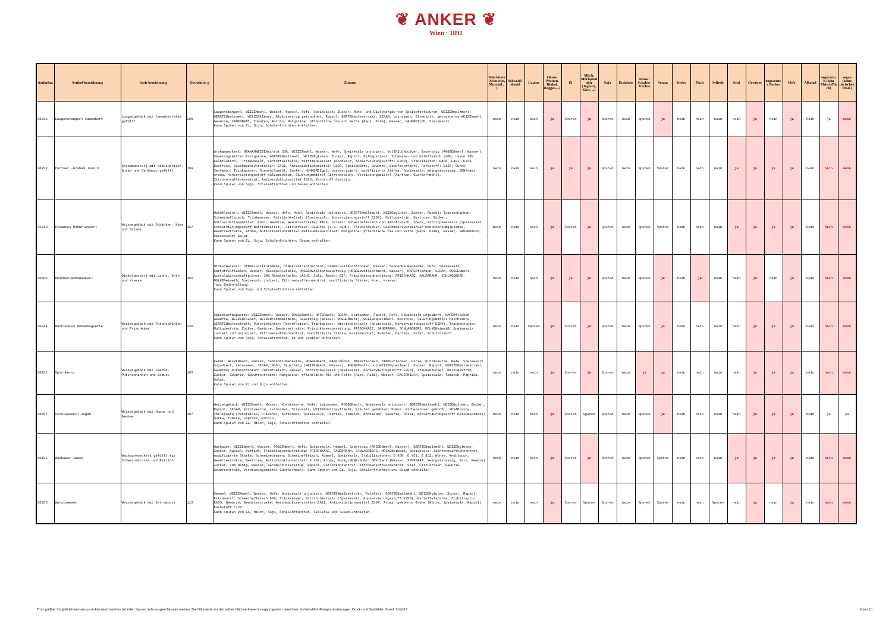❦ ANKER ❦
Wien · 1891
| Artikelnr. | Artikel-bezeichnung | Sach-bezeichnung | Gewicht in g | Zutaten | Weichtiere (Schnecke, Muschel...) | Schwefel- dioxid | Lupine | Gluten (Weizen, Dinkel, Roggen,...) | Ei | Milch, Milchprodukte (Joghurt, Käse, ...) | Soja | Erdnüsse | Nüsse / Schalen-früchte | Sesam | Krebs | Fisch | Sellerie | Senf | Gewürze | zugesetzter Zucker | Hefe | Alkohol | vegetarisch (kein Fleisch/Fisch) | vegan (keine tierischen Prod.) |
| --- | --- | --- | --- | --- | --- | --- | --- | --- | --- | --- | --- | --- | --- | --- | --- | --- | --- | --- | --- | --- | --- | --- | --- | --- |
| 50242 | Laugenstangerl Camembert | Laugengebäck mit Camembertkäse gefüllt | 209 | Laugenstangerl: WEIZENmehl, Wasser, Rapsöl, Hefe, Speisesalz, Zucker, Mono- und Diglyceride von Speisefettsäuren, WEIZENmalzmehl, GERSTENmalzmehl, WEIZENkleber, Glukosesirup getrocknet, Rapsöl, GERTENmalzextrakt; SESAM, Leinsamen, Streusalz, getoastetes WEIZENmehl, Gewürze, CAMEMBERT, Tomaten, Rucola, Margarine: pflanzliche Öle und Fette (Raps, Palm), Wasser, SAUERMILCH, Speisesalz. Kann Spuren von Ei, Soja, Schalenfrüchten enthalten. | nein | nein | nein | ja | Spuren | ja | Spuren | nein | Spuren | ja | nein | nein | nein | nein | ja | nein | ja | nein | ja | nein |
| 90252 | Pariser -Graham Jaus'n | Grahamweckerl mit Kalbspariser, Gurke und Senfmayo gefüllt | 199 | Grahamweckerl: GRAHAMWEIZENschrot 33%, WEIZENmehl, Wasser, Hefe, Speisesalz unjodiert, VollMILCHpulver, Sauerteig (ROGGENmehl, Wasser), Säuerungsmittel Essigsäure, GERSTENmalzmehl, WEIZENgluten, Zucker, Rapsöl; Kalbspariser: Schweine- und Kalbfleisch (80%, davon 38% Kalbfleisch), Trinkwasser, Kartoffelstärke, Nitritpökelsalz (Kochsalz, Konservierungsstoff: E250), Stabilisator: E450, E451, E331, Dextrose, Geschmacksverstärker: E621, Antioxidationsmittel: E300, Speisewürze, Gewürze, Gewürzextrakte, Farbstoff: E120; Gurke, Senfmayo: Trinkwasser, Sonnenblumeöl, Zucker, HÜHNEREIgelb pasteurisiert, modifizierte Stärke, Speisesalz, Weingeistessig, SENFsaat, Aroma, Konservierungsstoff Kaliumsorbat, Säuerungsmittel Citronensäure, Verdickungsmittel (Xanthan, Guarkernmehl), Zitronensaftkonzentrat, Antioxidationsmittel E385, Farbstoff Carotin. Kann Spuren von Soja, Schalenfrüchten und Sesam enthalten. | nein | nein | nein | ja | ja | ja | Spuren | nein | Spuren | Spuren | nein | nein | nein | ja | ja | ja | ja | nein | nein | nein |
| 50240 | Pikantes Mohnflesserl | Weizengebäck mit Schinken, Käse und Salami | 157 | Mohnflesserl: WEIZENmehl, Wasser, Hefe, Mohn, Speisesalz unjodiert, GERSTENmalzmehl, WEIZENgluten, Zucker, Rapsöl; Toastschinken: Schweinefleisch, Trinkwasser, Nitritpökelsalz (Speisesalz, Konservierungsstoff E250), Maltodextrin, Dextrose, Zucker, Antioxidationsmittel: E301, Gewürze, Gewürzextrakte; KÄSE, Salami: Schweinefleisch und Rindfleisch, Speck, Nitritpökelsalz (Speisesalz, Konservierungsstoff Natriumnitrit), Citrusfaser, Gewürze (u.a. SENF), Traubenzucker, Geschmacksverstärker Mononatriumglutamat; Gewürzextrakte, Aroma, Antioxidationsmittel Natriumisoascorbat; Margarine: pflanzliche Öle und Fette (Raps, Palm), Wasser, SAUERMILCH, Speisesalz; Salat. Kann Spuren von Ei, Soja, Schalenfrüchten, Sesam enthalten. | nein | nein | nein | ja | Spuren | ja | Spuren | nein | Spuren | Spuren | nein | nein | nein | ja | ja | ja | ja | nein | nein | nein |
| 90086 | Räucherlachsweckerl | Dinkelweckerl mit Lachs, Kren und Kresse | 160 | Dinkelweckerl: DINKELvollkornmehl, DINKELvollkornschrot, DINKELvollkornflocken, Wasser, Sonnenblumenkerne, Hefe, Speisesalz, Kartoffelflocken, Zucker, Maisquellstärke, ROGGENvollkornsauerteig (ROGGENvollkornmehl, Wasser), HAFERflocken, SESAM, ROGGENmehl, Acerolakirschsaftpulver; 30% Räucherlachs: LACHS, Salz, Rauch; EI*, Frischkäsezubereitung: FRISCHKÄSE, SAUERRAHM, SCHLAGOBERS, MOLKENeiweiß, Speisesalz jodiert, Zitronensaftkonzentrat, modifizierte Stärke; Kren, Kresse. *aus Bodenhaltung. Kann Spuren von Soja und Schalenfrüchten enthalten. | nein | nein | nein | ja | ja | ja | Spuren | nein | Spuren | ja | nein | ja | nein | nein | ja | nein | ja | nein | nein | nein |
| 50344 | Rustikales Putenbaguette | Weizengebäck mit Putenschinken und Frischkäse | 228 | Spitzkornbaguette: WEIZENmehl, Wasser, ROGGENmehl, HAFERmehl, SESAM, Leinsamen, Rapsöl, Hefe, Speisesalz unjodiert, HAFERflocken, Gewürze, WEIZENkleber, WEIZENröstmalzmehl, Sauerteig (Wasser, ROGGENmehl), WEIZENquellmehl, Dextrose, Säuerungsmittel Milchsäure, GERSTENmalzextrakt; Putenschinken: Putenfleisch, Trinkwasser, Nitritpökelsalz (Speisesalz, Konservierungsstoff E250), Traubenzucker, Maltodextrin, Zucker, Gewürze, Gewürzextrakte; Frischkäsezubereitung: FRISCHKÄSE, SAUERRAHM, SCHLAGOBERS, MOLKENeiweiß, Speisesalz jodiert und unjodiert, Zitronensaftkonzentrat, modifizierte Stärke, Kaliumsorbat; Tomaten, Paprika, Salat, Schnittlauch. Kann Spuren von Soja, Schalenfrüchten, Ei und Lupinen enthalten. | nein | nein | Spuren | ja | Spuren | ja | Spuren | nein | Spuren | ja | nein | nein | nein | nein | ja | ja | ja | nein | nein | nein |
| 50252 | Sportkerni | Weizengebäck mit Saaten, Putenschinken und Gemüse | 165 | Kerni: WEIZENmehl, Wasser, Sonnenblumenkerne, ROGGENmehl, HASELNÜSSE, HAFERflocken, DINKELflocken, Hirse, Kürbiskerne, Hefe, Speisesalz unjodiert, Leinsamen, SESAM, Mohn, Sauerteig (WEIZENmehl, Wasser), ROGGENmalz- und WEIZENquellmehl, Zucker, Rapsöl, GERSTENmalzextrakt, Gewürze; Putenschinken: Putenfleisch, Wasser, Nitritpökelsalz (Speisesalz, Konservierungsstoff E250), Traubenzucker, Maltodextrin, Zucker, Gewürze, Gewürzextrakte; Margarine: pflanzliche Öle und Fette (Raps, Palm), Wasser, SAUERMILCH, Speisesalz; Tomaten, Paprika, Salat. Kann Spuren von Ei und Soja enthalten. | nein | nein | nein | ja | Spuren | ja | Spuren | nein | ja | ja | nein | nein | nein | nein | ja | ja | ja | nein | nein | nein |
| 50097 | Vitalweckerl vegan | Weizengebäck mit Humus und Gemüse | 197 | Weizengebäck: WEIZENmehl, Wasser, Kürbiskerne, Hefe, Leinsamen, ROGGENmalz, Speisesalz unjodiert, GERSTENmalzmehl, WEIZENgluten, Zucker, Rapsöl, SESAM, Kürbiskerne, Leinsamen, Streusalz, WEIZENmalzquellmehl, Kräuter gemahlen; Humus: Kichererbsen gekocht, SESAMpaste, Chilipesto (Petersilie, Olivenöl, Koriander, Speisesalz, Paprika, Tomaten, Knoblauch, Gewürze, Chili, Konservierungsstoff Kaliumsorbat); Gurke, Tomate, Paprika, Rucola. Kann Spuren von Ei, Milch, Soja, Schalenfrüchten enthalten. | nein | nein | nein | ja | Spuren | Spuren | Spuren | nein | Spuren | ja | nein | nein | nein | nein | ja | ja | ja | nein | ja | ja |
| 90165 | Wachauer Jause | Wachauerweckerl gefüllt mit Schweinsbraten und Rettich | | Wachauer: WEIZENmehl, Wasser, ROGGENmehl, Hefe, Speisesalz, Kümmel, Sauerteig (ROGGENmehl, Wasser), GERSTENmalzmehl, WEIZENgluten, Zucker, Rapsöl; Rettich, Frischkäsezubereitung: FRISCHKÄSE, SAUERRAHM, SCHLAGOBERS, MOLKENeiweiß, Speisesalz, Zitronensaftkonzentrat, modifizierte Stärke; Schweinebraten: Schweinefleisch, Kümmel, Speisesalz, Stabilisatoren: E 450, E 451, E 452; Würze, Knoblauch, Gewürzextrakte, Dextrose, Antioxidationsmittel: E 301; Aroma; Honig-SENF-Soße: 50% Senf (Wasser, SENFSAAT, Weingeistessig, Salz, Gewüze) Zucker, 10% Honig, Wasser, Karamelzuckersirup, Rapsöl, Saflorkonzentrat, Zitronensaftkonzentrat, Salz, Citrusfaser, Gewürze, Gewürzextrakt, Verdickungsmittel Guarkernmehl. Kann Spuren von Ei, Soja, Schalenfrüchten und Sesam enthalten. | nein | nein | nein | ja | Spuren | ja | Spuren | nein | Spuren | Spuren | nein | nein | nein | ja | ja | ja | ja | nein | nein | nein |
| 50256 | Wurstsemmel | Weizengebäck mit Extrawurst | 115 | Semmel: WEIZENmehl, Wasser, Hefe, Speisesalz unjodiert, GERSTENmalzextrakt, Palmfett, GERSTENmalzmehl, WEIZENgluten, Zucker, Rapsöl; Extrawurst: Schweinefleisch 68%, Trinkwasser, Nitritpökelsalz (Speisesalz, Konservierungsstoff E250), Kartoffelstärke, Stabilisator E450, Gewürze, Gewürzextrakte, Geschmacksverstärker E621, Antioxidationsmittel E300, Aroma, gekörnte Brühe (Würze, Speisesalz, Rapsöl), Farbstoff E120. Kann Spuren von Ei, Milch, Soja, Schalenfrüchten, Sellerie und Sesam enthalten. | nein | nein | nein | ja | Spuren | Spuren | Spuren | nein | Spuren | Spuren | nein | nein | Spuren | nein | ja | nein | ja | nein | nein | nein |
Trotz größter Sorgfalt können aus produktionstechnischen Gründen Spuren nicht ausgeschlossen werden. Die Nährwerte wurden mittels Nährwertberechnungsprogramm berechnet. Vorbehaltlich Rezepturänderungen, Druck- und Satzfehler. Stand: 11/2017 9 von 10